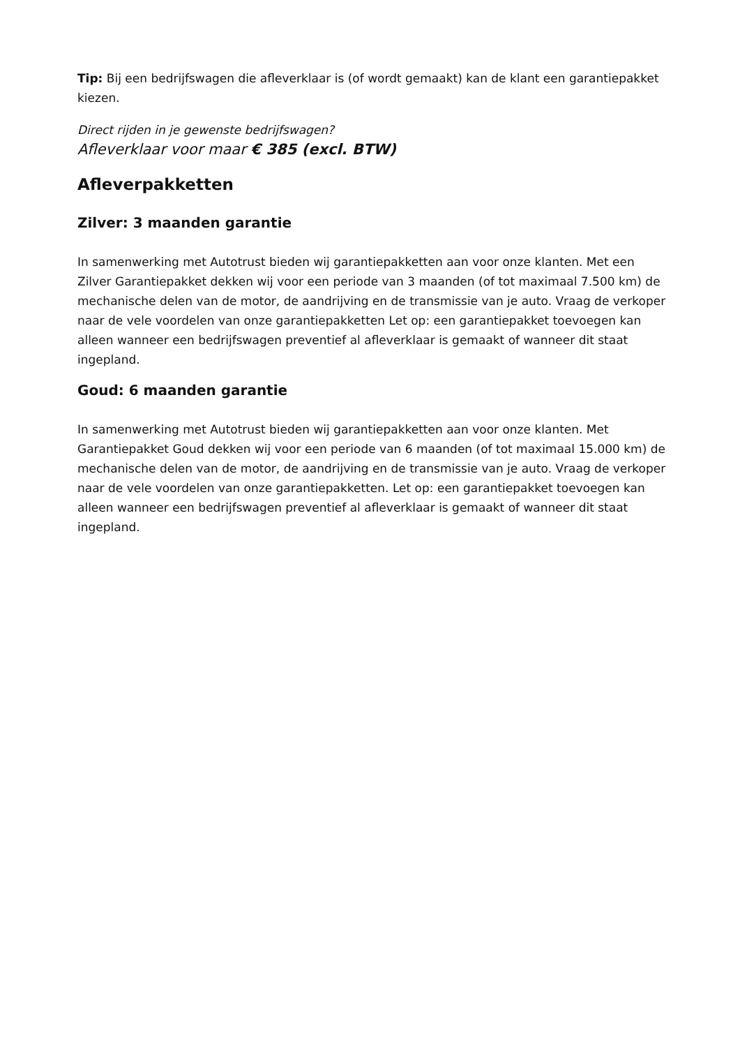Tip: Bij een bedrijfswagen die afleverklaar is (of wordt gemaakt) kan de klant een garantiepakket kiezen.
Direct rijden in je gewenste bedrijfswagen?
Afleverklaar voor maar € 385 (excl. BTW)
Afleverpakketten
Zilver: 3 maanden garantie
In samenwerking met Autotrust bieden wij garantiepakketten aan voor onze klanten. Met een Zilver Garantiepakket dekken wij voor een periode van 3 maanden (of tot maximaal 7.500 km) de mechanische delen van de motor, de aandrijving en de transmissie van je auto. Vraag de verkoper naar de vele voordelen van onze garantiepakketten Let op: een garantiepakket toevoegen kan alleen wanneer een bedrijfswagen preventief al afleverklaar is gemaakt of wanneer dit staat ingepland.
Goud: 6 maanden garantie
In samenwerking met Autotrust bieden wij garantiepakketten aan voor onze klanten. Met Garantiepakket Goud dekken wij voor een periode van 6 maanden (of tot maximaal 15.000 km) de mechanische delen van de motor, de aandrijving en de transmissie van je auto. Vraag de verkoper naar de vele voordelen van onze garantiepakketten. Let op: een garantiepakket toevoegen kan alleen wanneer een bedrijfswagen preventief al afleverklaar is gemaakt of wanneer dit staat ingepland.